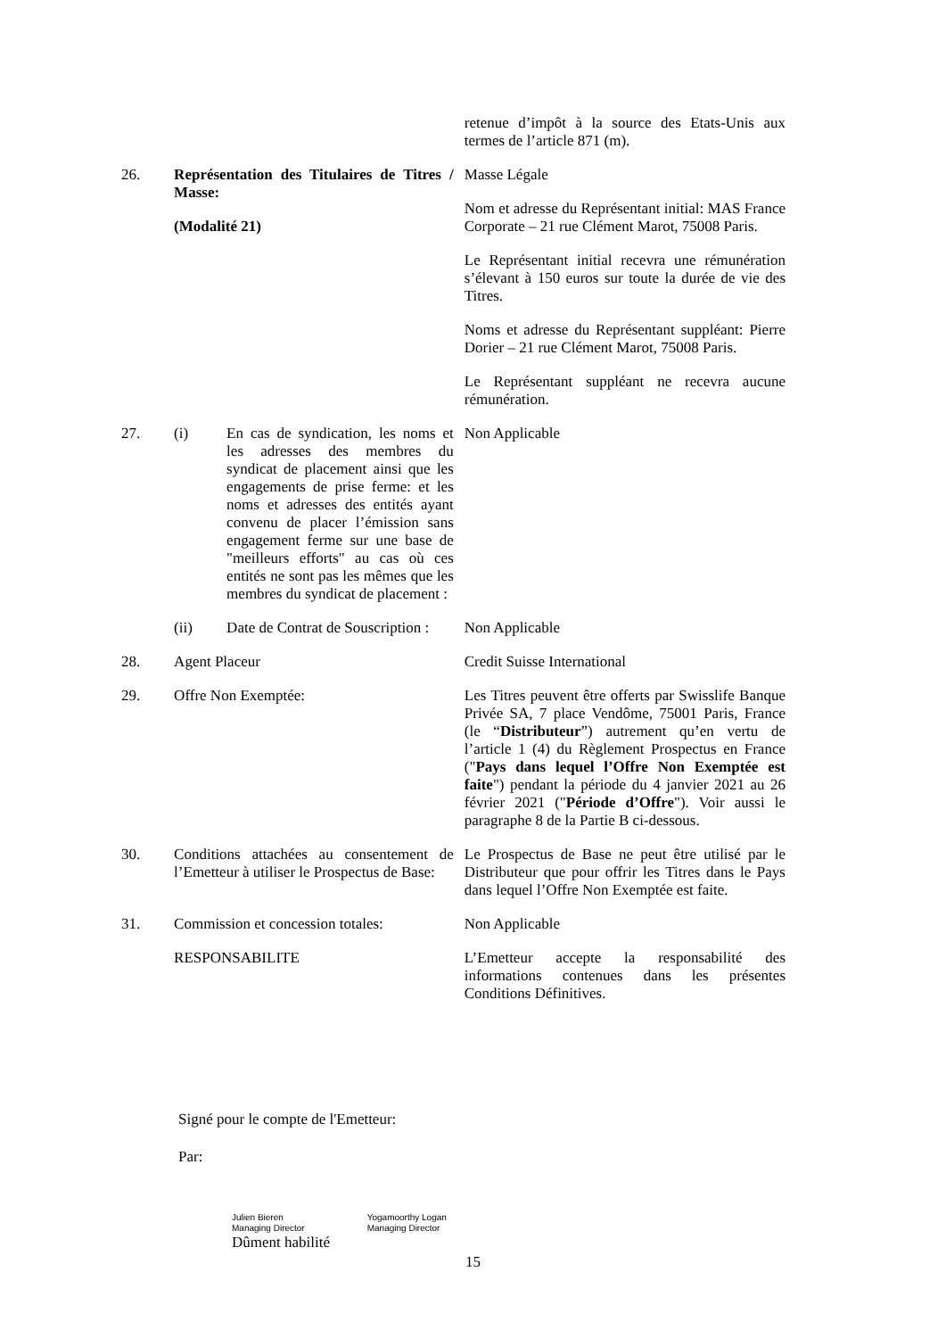| | | | retenue d’impôt à la source des Etats-Unis aux termes de l’article 871 (m). |
| 26. | Représentation des Titulaires de Titres / Masse: (Modalité 21) | | Masse Légale Nom et adresse du Représentant initial: MAS France Corporate – 21 rue Clément Marot, 75008 Paris. Le Représentant initial recevra une rémunération s’élevant à 150 euros sur toute la durée de vie des Titres. Noms et adresse du Représentant suppléant: Pierre Dorier – 21 rue Clément Marot, 75008 Paris. Le Représentant suppléant ne recevra aucune rémunération. |
| 27. | (i) | En cas de syndication, les noms et les adresses des membres du syndicat de placement ainsi que les engagements de prise ferme: et les noms et adresses des entités ayant convenu de placer l’émission sans engagement ferme sur une base de "meilleurs efforts" au cas où ces entités ne sont pas les mêmes que les membres du syndicat de placement : | Non Applicable |
| | (ii) | Date de Contrat de Souscription : | Non Applicable |
| 28. | Agent Placeur | | Credit Suisse International |
| 29. | Offre Non Exemptée: | | Les Titres peuvent être offerts par Swisslife Banque Privée SA, 7 place Vendôme, 75001 Paris, France (le “ Distributeur ”) autrement qu’en vertu de l’article 1 (4) du Règlement Prospectus en France (" Pays dans lequel l’Offre Non Exemptée est faite ") pendant la période du 4 janvier 2021 au 26 février 2021 (" Période d’Offre "). Voir aussi le paragraphe 8 de la Partie B ci-dessous. |
| 30. | Conditions attachées au consentement de l’Emetteur à utiliser le Prospectus de Base: | | Le Prospectus de Base ne peut être utilisé par le Distributeur que pour offrir les Titres dans le Pays dans lequel l’Offre Non Exemptée est faite. |
| 31. | Commission et concession totales: | | Non Applicable |
| | RESPONSABILITE | | L’Emetteur accepte la responsabilité des informations contenues dans les présentes Conditions Définitives. |
Signé pour le compte de l'Emetteur:
Par:
Julien Bieren
Managing Director
Yogamoorthy Logan
Managing Director
Dûment habilité
15